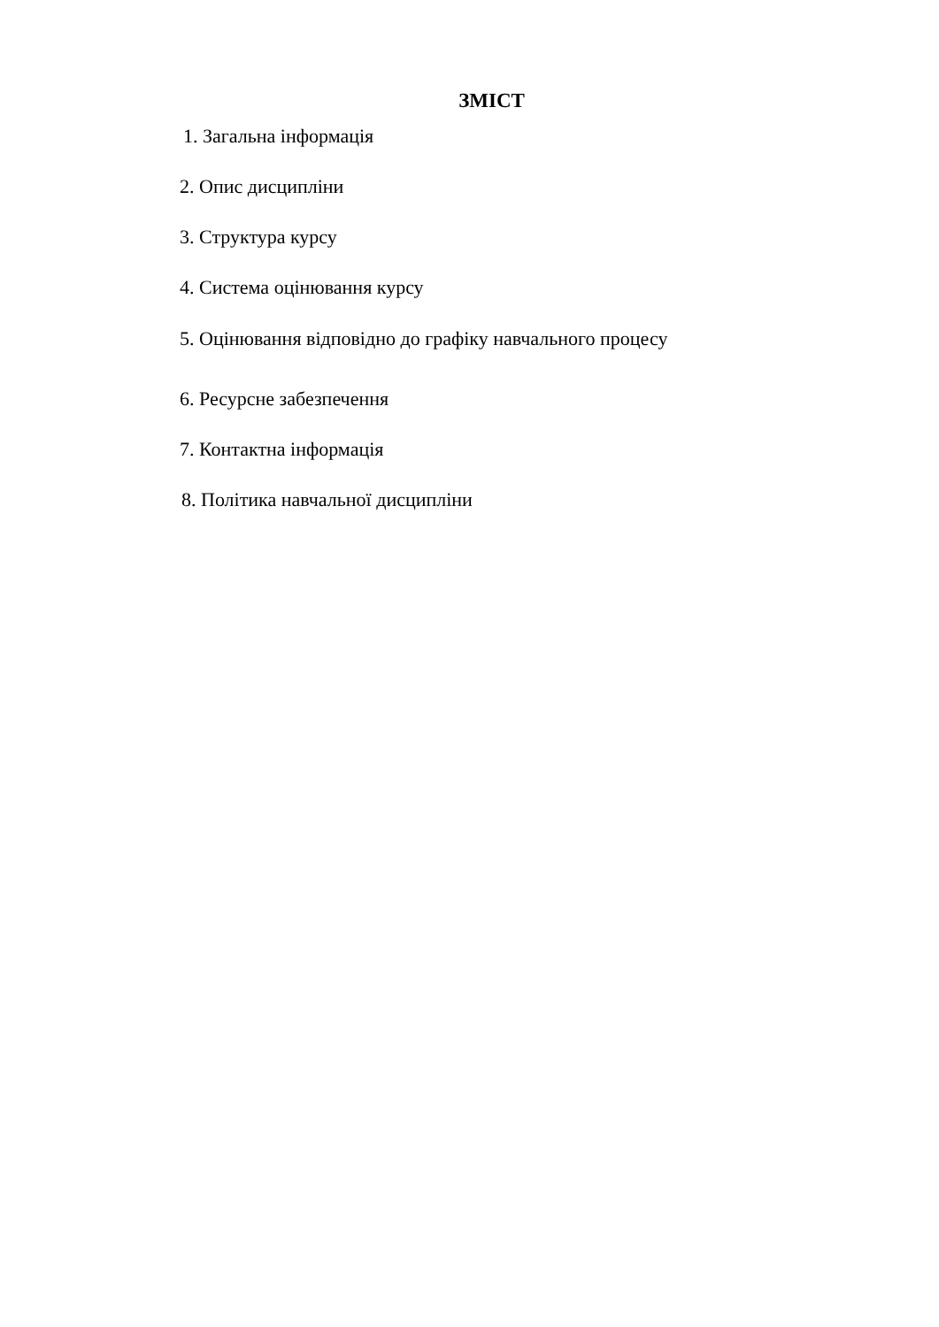ЗМІСТ
1. Загальна інформація
2. Опис дисципліни
3. Структура курсу
4. Система оцінювання курсу
5. Оцінювання відповідно до графіку навчального процесу
6. Ресурсне забезпечення
7. Контактна інформація
8. Політика навчальної дисципліни